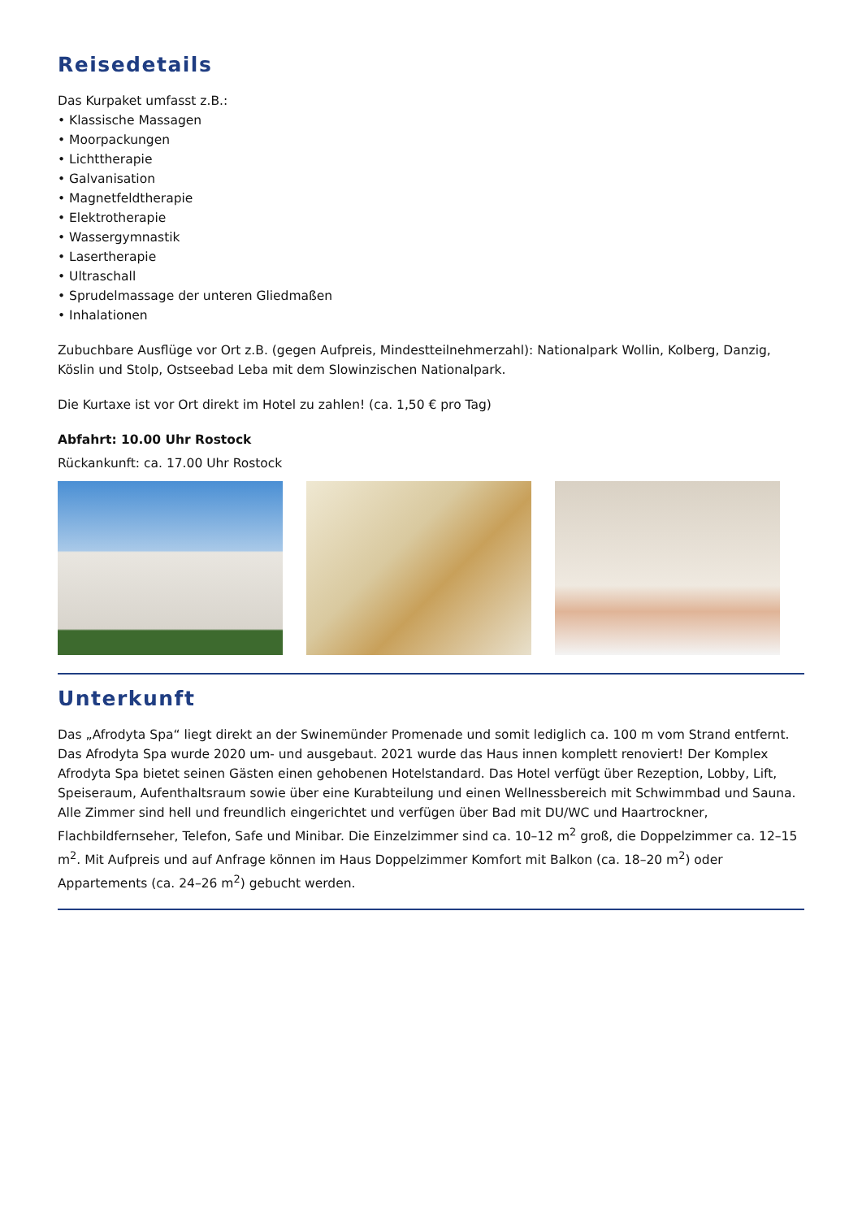Reisedetails
Das Kurpaket umfasst z.B.:
• Klassische Massagen
• Moorpackungen
• Lichttherapie
• Galvanisation
• Magnetfeldtherapie
• Elektrotherapie
• Wassergymnastik
• Lasertherapie
• Ultraschall
• Sprudelmassage der unteren Gliedmaßen
• Inhalationen
Zubuchbare Ausflüge vor Ort z.B. (gegen Aufpreis, Mindestteilnehmerzahl): Nationalpark Wollin, Kolberg, Danzig, Köslin und Stolp, Ostseebad Leba mit dem Slowinzischen Nationalpark.
Die Kurtaxe ist vor Ort direkt im Hotel zu zahlen! (ca. 1,50 € pro Tag)
Abfahrt: 10.00 Uhr Rostock
Rückankunft: ca. 17.00 Uhr Rostock
Unterkunft
Das „Afrodyta Spa“ liegt direkt an der Swinemünder Promenade und somit lediglich ca. 100 m vom Strand entfernt. Das Afrodyta Spa wurde 2020 um- und ausgebaut. 2021 wurde das Haus innen komplett renoviert! Der Komplex Afrodyta Spa bietet seinen Gästen einen gehobenen Hotelstandard. Das Hotel verfügt über Rezeption, Lobby, Lift, Speiseraum, Aufenthaltsraum sowie über eine Kurabteilung und einen Wellnessbereich mit Schwimmbad und Sauna. Alle Zimmer sind hell und freundlich eingerichtet und verfügen über Bad mit DU/WC und Haartrockner, Flachbildfernseher, Telefon, Safe und Minibar. Die Einzelzimmer sind ca. 10–12 m<sup>2</sup> groß, die Doppelzimmer ca. 12–15 m<sup>2</sup>. Mit Aufpreis und auf Anfrage können im Haus Doppelzimmer Komfort mit Balkon (ca. 18–20 m<sup>2</sup>) oder Appartements (ca. 24–26 m<sup>2</sup>) gebucht werden.